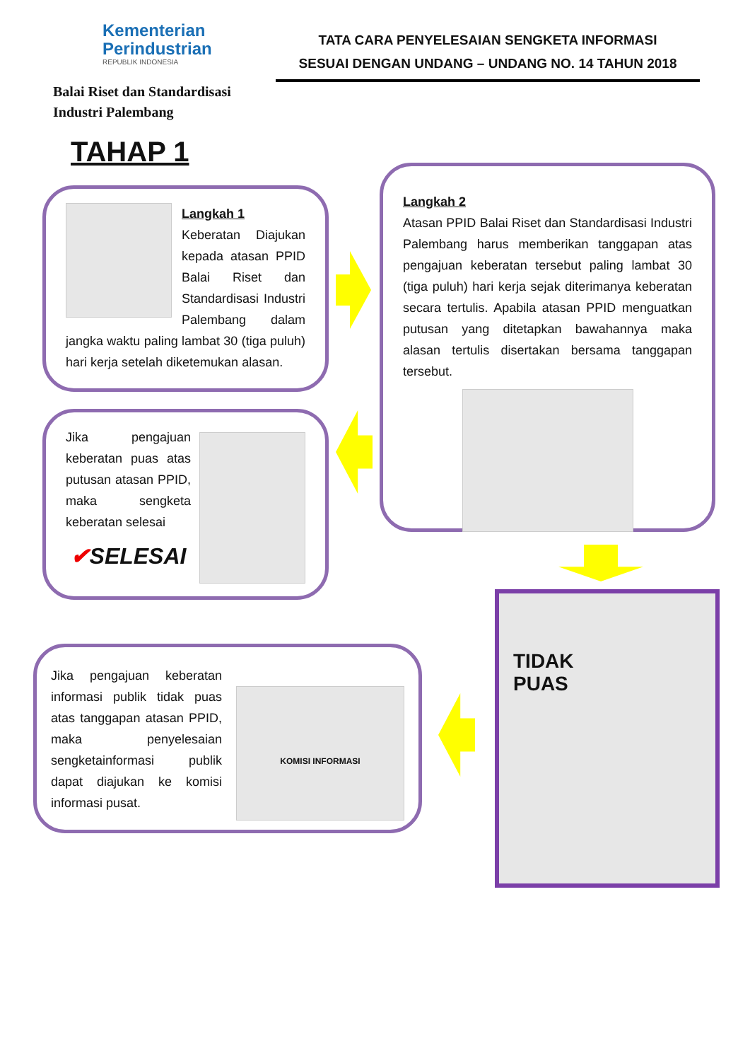Kementerian
Perindustrian
REPUBLIK INDONESIA
Balai Riset dan Standardisasi
Industri Palembang
TATA CARA PENYELESAIAN SENGKETA INFORMASI
SESUAI DENGAN UNDANG – UNDANG NO. 14 TAHUN 2018
TAHAP 1
Langkah 1
Keberatan Diajukan kepada atasan PPID Balai Riset dan Standardisasi Industri Palembang dalam jangka waktu paling lambat 30 (tiga puluh) hari kerja setelah diketemukan alasan.
Langkah 2
Atasan PPID Balai Riset dan Standardisasi Industri Palembang harus memberikan tanggapan atas pengajuan keberatan tersebut paling lambat 30 (tiga puluh) hari kerja sejak diterimanya keberatan secara tertulis. Apabila atasan PPID menguatkan putusan yang ditetapkan bawahannya maka alasan tertulis disertakan bersama tanggapan tersebut.
Jika pengajuan keberatan puas atas putusan atasan PPID, maka sengketa keberatan selesai
✔SELESAI
TIDAK
PUAS
KOMISI INFORMASI
Jika pengajuan keberatan informasi publik tidak puas atas tanggapan atasan PPID, maka penyelesaian sengketainformasi publik dapat diajukan ke komisi informasi pusat.